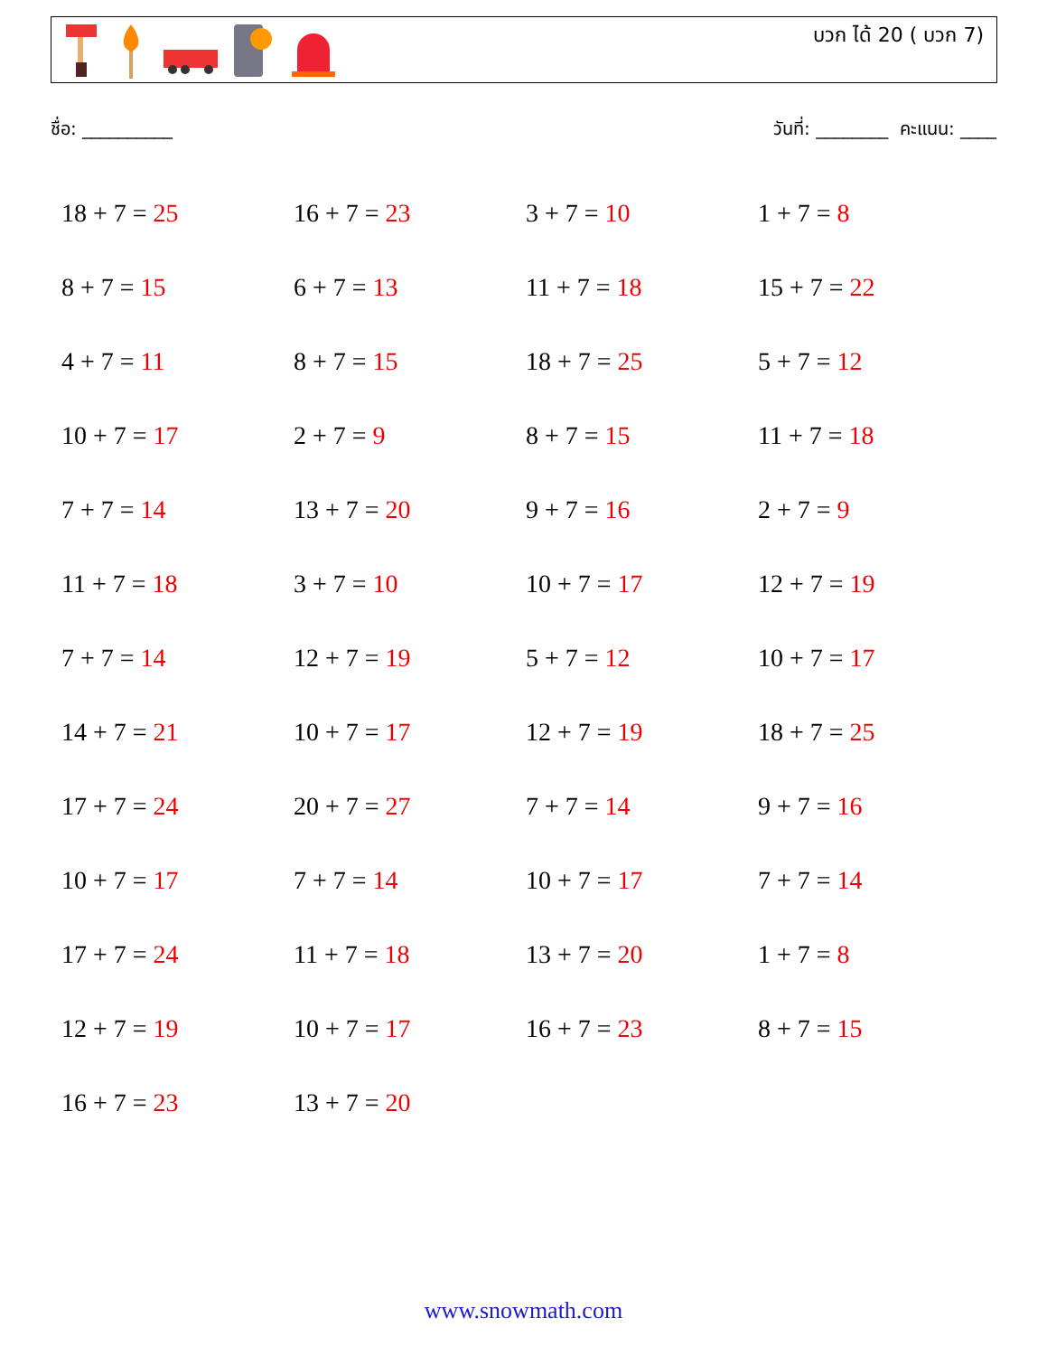บวก ได้ 20 ( บวก 7)
ชื่อ: __________ วันที่: ________ คะแนน: ____
| 18 + 7 = 25 | 16 + 7 = 23 | 3 + 7 = 10 | 1 + 7 = 8 |
| 8 + 7 = 15 | 6 + 7 = 13 | 11 + 7 = 18 | 15 + 7 = 22 |
| 4 + 7 = 11 | 8 + 7 = 15 | 18 + 7 = 25 | 5 + 7 = 12 |
| 10 + 7 = 17 | 2 + 7 = 9 | 8 + 7 = 15 | 11 + 7 = 18 |
| 7 + 7 = 14 | 13 + 7 = 20 | 9 + 7 = 16 | 2 + 7 = 9 |
| 11 + 7 = 18 | 3 + 7 = 10 | 10 + 7 = 17 | 12 + 7 = 19 |
| 7 + 7 = 14 | 12 + 7 = 19 | 5 + 7 = 12 | 10 + 7 = 17 |
| 14 + 7 = 21 | 10 + 7 = 17 | 12 + 7 = 19 | 18 + 7 = 25 |
| 17 + 7 = 24 | 20 + 7 = 27 | 7 + 7 = 14 | 9 + 7 = 16 |
| 10 + 7 = 17 | 7 + 7 = 14 | 10 + 7 = 17 | 7 + 7 = 14 |
| 17 + 7 = 24 | 11 + 7 = 18 | 13 + 7 = 20 | 1 + 7 = 8 |
| 12 + 7 = 19 | 10 + 7 = 17 | 16 + 7 = 23 | 8 + 7 = 15 |
| 16 + 7 = 23 | 13 + 7 = 20 | | |
www.snowmath.com